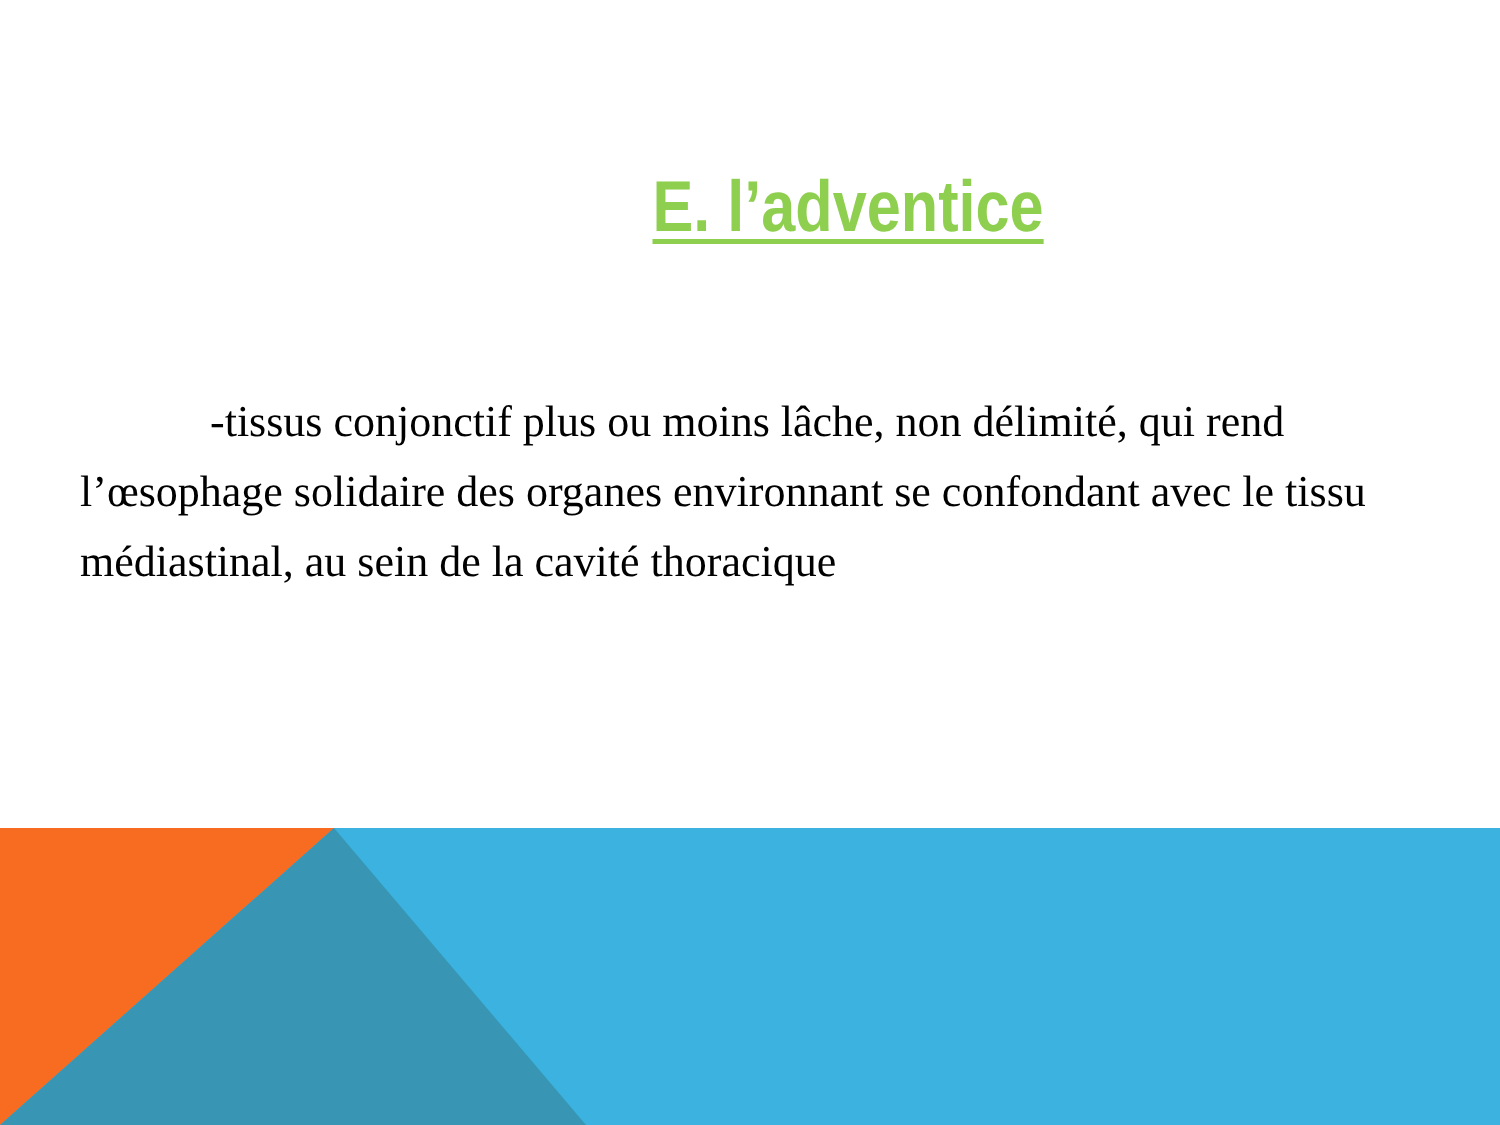E. l’adventice
-tissus conjonctif plus ou moins lâche, non délimité, qui rend l’œsophage solidaire des organes environnant se confondant avec le tissu médiastinal, au sein de la cavité thoracique